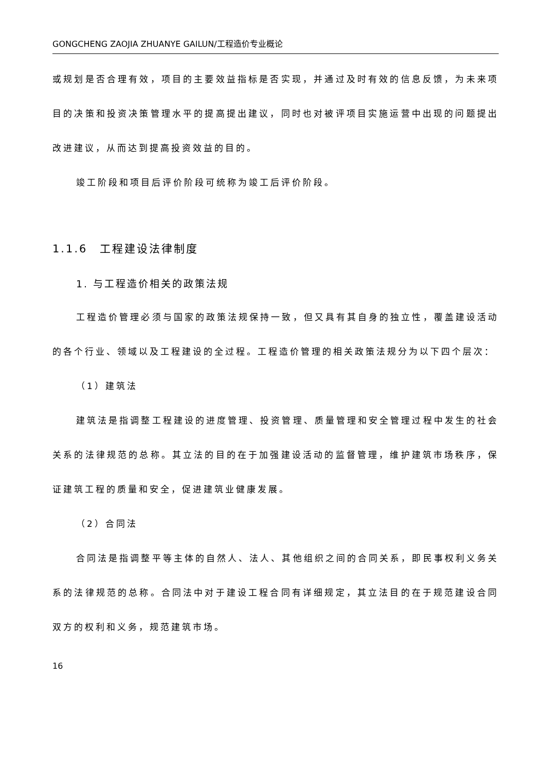GONGCHENG ZAOJIA ZHUANYE GAILUN/工程造价专业概论
或规划是否合理有效，项目的主要效益指标是否实现，并通过及时有效的信息反馈，为未来项目的决策和投资决策管理水平的提高提出建议，同时也对被评项目实施运营中出现的问题提出改进建议，从而达到提高投资效益的目的。
竣工阶段和项目后评价阶段可统称为竣工后评价阶段。
1.1.6　工程建设法律制度
1. 与工程造价相关的政策法规
工程造价管理必须与国家的政策法规保持一致，但又具有其自身的独立性，覆盖建设活动的各个行业、领域以及工程建设的全过程。工程造价管理的相关政策法规分为以下四个层次：
（1）建筑法
建筑法是指调整工程建设的进度管理、投资管理、质量管理和安全管理过程中发生的社会关系的法律规范的总称。其立法的目的在于加强建设活动的监督管理，维护建筑市场秩序，保证建筑工程的质量和安全，促进建筑业健康发展。
（2）合同法
合同法是指调整平等主体的自然人、法人、其他组织之间的合同关系，即民事权利义务关系的法律规范的总称。合同法中对于建设工程合同有详细规定，其立法目的在于规范建设合同双方的权利和义务，规范建筑市场。
16